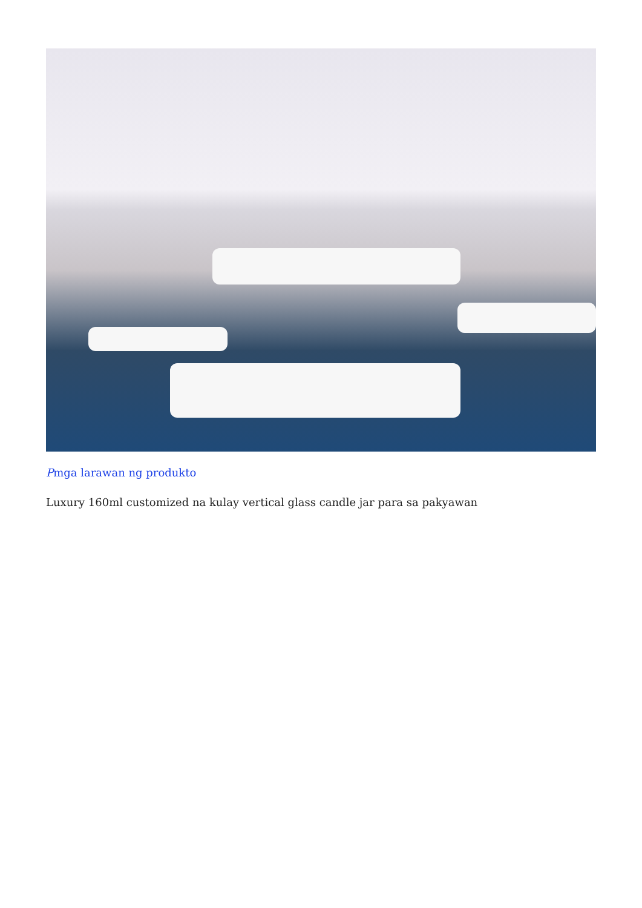Pmga larawan ng produkto
Luxury 160ml customized na kulay vertical glass candle jar para sa pakyawan